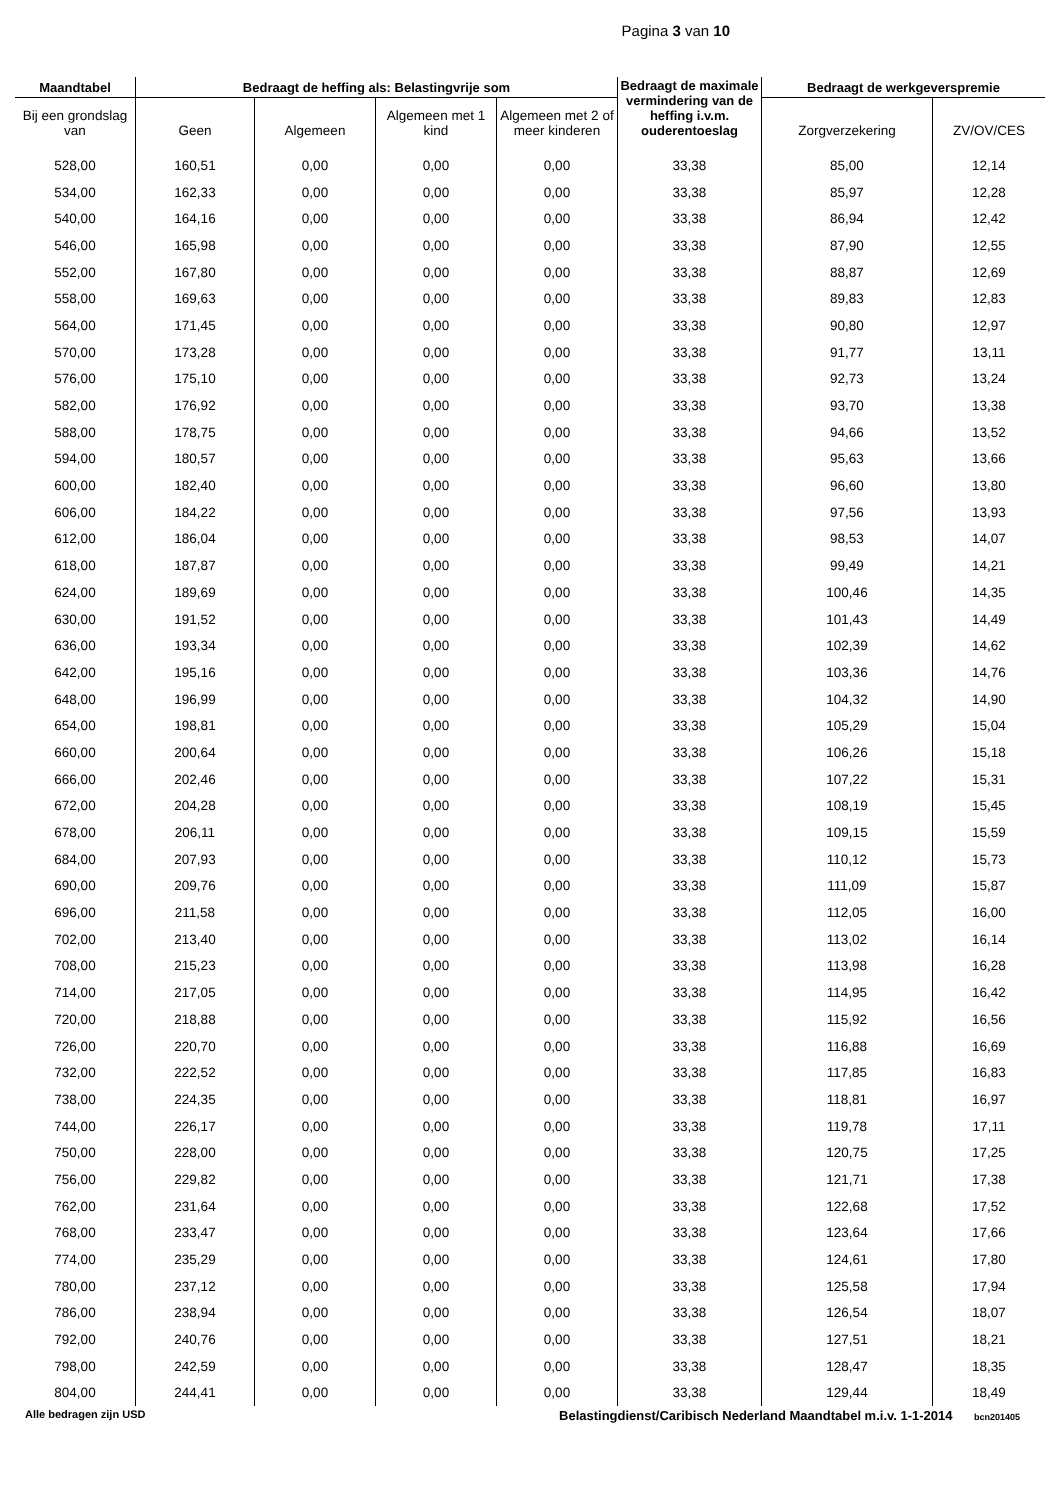Pagina 3 van 10
| Maandtabel | Bedraagt de heffing als: Belastingvrije som | | | | Bedraagt de maximale vermindering van de heffing i.v.m. ouderentoeslag | Bedraagt de werkgeverspremie | |
| --- | --- | --- | --- | --- | --- | --- | --- |
| Bij een grondslag van | Geen | Algemeen | Algemeen met 1 kind | Algemeen met 2 of meer kinderen | | Zorgverzekering | ZV/OV/CES |
| 528,00 | 160,51 | 0,00 | 0,00 | 0,00 | 33,38 | 85,00 | 12,14 |
| 534,00 | 162,33 | 0,00 | 0,00 | 0,00 | 33,38 | 85,97 | 12,28 |
| 540,00 | 164,16 | 0,00 | 0,00 | 0,00 | 33,38 | 86,94 | 12,42 |
| 546,00 | 165,98 | 0,00 | 0,00 | 0,00 | 33,38 | 87,90 | 12,55 |
| 552,00 | 167,80 | 0,00 | 0,00 | 0,00 | 33,38 | 88,87 | 12,69 |
| 558,00 | 169,63 | 0,00 | 0,00 | 0,00 | 33,38 | 89,83 | 12,83 |
| 564,00 | 171,45 | 0,00 | 0,00 | 0,00 | 33,38 | 90,80 | 12,97 |
| 570,00 | 173,28 | 0,00 | 0,00 | 0,00 | 33,38 | 91,77 | 13,11 |
| 576,00 | 175,10 | 0,00 | 0,00 | 0,00 | 33,38 | 92,73 | 13,24 |
| 582,00 | 176,92 | 0,00 | 0,00 | 0,00 | 33,38 | 93,70 | 13,38 |
| 588,00 | 178,75 | 0,00 | 0,00 | 0,00 | 33,38 | 94,66 | 13,52 |
| 594,00 | 180,57 | 0,00 | 0,00 | 0,00 | 33,38 | 95,63 | 13,66 |
| 600,00 | 182,40 | 0,00 | 0,00 | 0,00 | 33,38 | 96,60 | 13,80 |
| 606,00 | 184,22 | 0,00 | 0,00 | 0,00 | 33,38 | 97,56 | 13,93 |
| 612,00 | 186,04 | 0,00 | 0,00 | 0,00 | 33,38 | 98,53 | 14,07 |
| 618,00 | 187,87 | 0,00 | 0,00 | 0,00 | 33,38 | 99,49 | 14,21 |
| 624,00 | 189,69 | 0,00 | 0,00 | 0,00 | 33,38 | 100,46 | 14,35 |
| 630,00 | 191,52 | 0,00 | 0,00 | 0,00 | 33,38 | 101,43 | 14,49 |
| 636,00 | 193,34 | 0,00 | 0,00 | 0,00 | 33,38 | 102,39 | 14,62 |
| 642,00 | 195,16 | 0,00 | 0,00 | 0,00 | 33,38 | 103,36 | 14,76 |
| 648,00 | 196,99 | 0,00 | 0,00 | 0,00 | 33,38 | 104,32 | 14,90 |
| 654,00 | 198,81 | 0,00 | 0,00 | 0,00 | 33,38 | 105,29 | 15,04 |
| 660,00 | 200,64 | 0,00 | 0,00 | 0,00 | 33,38 | 106,26 | 15,18 |
| 666,00 | 202,46 | 0,00 | 0,00 | 0,00 | 33,38 | 107,22 | 15,31 |
| 672,00 | 204,28 | 0,00 | 0,00 | 0,00 | 33,38 | 108,19 | 15,45 |
| 678,00 | 206,11 | 0,00 | 0,00 | 0,00 | 33,38 | 109,15 | 15,59 |
| 684,00 | 207,93 | 0,00 | 0,00 | 0,00 | 33,38 | 110,12 | 15,73 |
| 690,00 | 209,76 | 0,00 | 0,00 | 0,00 | 33,38 | 111,09 | 15,87 |
| 696,00 | 211,58 | 0,00 | 0,00 | 0,00 | 33,38 | 112,05 | 16,00 |
| 702,00 | 213,40 | 0,00 | 0,00 | 0,00 | 33,38 | 113,02 | 16,14 |
| 708,00 | 215,23 | 0,00 | 0,00 | 0,00 | 33,38 | 113,98 | 16,28 |
| 714,00 | 217,05 | 0,00 | 0,00 | 0,00 | 33,38 | 114,95 | 16,42 |
| 720,00 | 218,88 | 0,00 | 0,00 | 0,00 | 33,38 | 115,92 | 16,56 |
| 726,00 | 220,70 | 0,00 | 0,00 | 0,00 | 33,38 | 116,88 | 16,69 |
| 732,00 | 222,52 | 0,00 | 0,00 | 0,00 | 33,38 | 117,85 | 16,83 |
| 738,00 | 224,35 | 0,00 | 0,00 | 0,00 | 33,38 | 118,81 | 16,97 |
| 744,00 | 226,17 | 0,00 | 0,00 | 0,00 | 33,38 | 119,78 | 17,11 |
| 750,00 | 228,00 | 0,00 | 0,00 | 0,00 | 33,38 | 120,75 | 17,25 |
| 756,00 | 229,82 | 0,00 | 0,00 | 0,00 | 33,38 | 121,71 | 17,38 |
| 762,00 | 231,64 | 0,00 | 0,00 | 0,00 | 33,38 | 122,68 | 17,52 |
| 768,00 | 233,47 | 0,00 | 0,00 | 0,00 | 33,38 | 123,64 | 17,66 |
| 774,00 | 235,29 | 0,00 | 0,00 | 0,00 | 33,38 | 124,61 | 17,80 |
| 780,00 | 237,12 | 0,00 | 0,00 | 0,00 | 33,38 | 125,58 | 17,94 |
| 786,00 | 238,94 | 0,00 | 0,00 | 0,00 | 33,38 | 126,54 | 18,07 |
| 792,00 | 240,76 | 0,00 | 0,00 | 0,00 | 33,38 | 127,51 | 18,21 |
| 798,00 | 242,59 | 0,00 | 0,00 | 0,00 | 33,38 | 128,47 | 18,35 |
| 804,00 | 244,41 | 0,00 | 0,00 | 0,00 | 33,38 | 129,44 | 18,49 |
Alle bedragen zijn USD Belastingdienst/Caribisch Nederland Maandtabel m.i.v. 1-1-2014 bcn201405